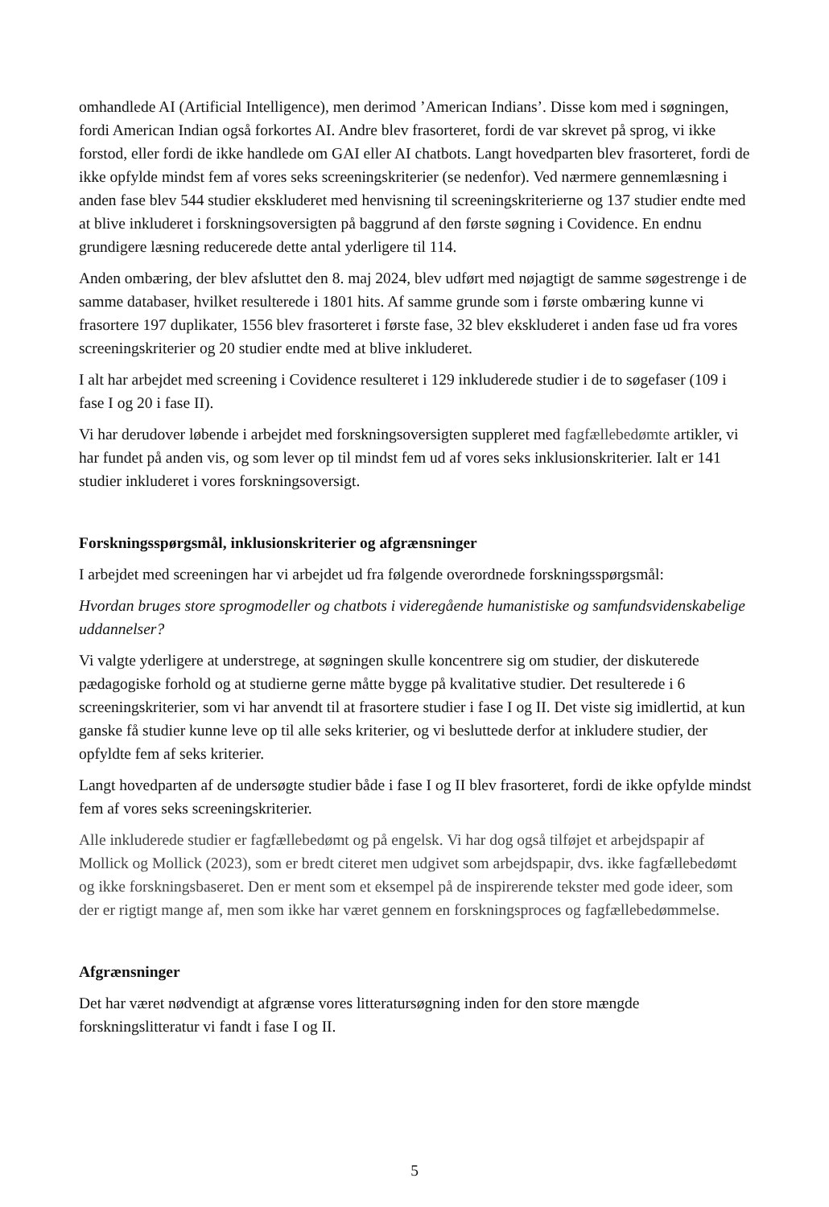omhandlede AI (Artificial Intelligence), men derimod ’American Indians’. Disse kom med i søgningen, fordi American Indian også forkortes AI. Andre blev frasorteret, fordi de var skrevet på sprog, vi ikke forstod, eller fordi de ikke handlede om GAI eller AI chatbots. Langt hovedparten blev frasorteret, fordi de ikke opfylde mindst fem af vores seks screeningskriterier (se nedenfor). Ved nærmere gennemlæsning i anden fase blev 544 studier ekskluderet med henvisning til screeningskriterierne og 137 studier endte med at blive inkluderet i forskningsoversigten på baggrund af den første søgning i Covidence. En endnu grundigere læsning reducerede dette antal yderligere til 114.
Anden ombæring, der blev afsluttet den 8. maj 2024, blev udført med nøjagtigt de samme søgestrenge i de samme databaser, hvilket resulterede i 1801 hits. Af samme grunde som i første ombæring kunne vi frasortere 197 duplikater, 1556 blev frasorteret i første fase, 32 blev ekskluderet i anden fase ud fra vores screeningskriterier og 20 studier endte med at blive inkluderet.
I alt har arbejdet med screening i Covidence resulteret i 129 inkluderede studier i de to søgefaser (109 i fase I og 20 i fase II).
Vi har derudover løbende i arbejdet med forskningsoversigten suppleret med fagfællebedømte artikler, vi har fundet på anden vis, og som lever op til mindst fem ud af vores seks inklusionskriterier. Ialt er 141 studier inkluderet i vores forskningsoversigt.
Forskningsspørgsmål, inklusionskriterier og afgrænsninger
I arbejdet med screeningen har vi arbejdet ud fra følgende overordnede forskningsspørgsmål:
Hvordan bruges store sprogmodeller og chatbots i videregående humanistiske og samfundsvidenskabelige uddannelser?
Vi valgte yderligere at understrege, at søgningen skulle koncentrere sig om studier, der diskuterede pædagogiske forhold og at studierne gerne måtte bygge på kvalitative studier. Det resulterede i 6 screeningskriterier, som vi har anvendt til at frasortere studier i fase I og II. Det viste sig imidlertid, at kun ganske få studier kunne leve op til alle seks kriterier, og vi besluttede derfor at inkludere studier, der opfyldte fem af seks kriterier.
Langt hovedparten af de undersøgte studier både i fase I og II blev frasorteret, fordi de ikke opfylde mindst fem af vores seks screeningskriterier.
Alle inkluderede studier er fagfællebedømt og på engelsk. Vi har dog også tilføjet et arbejdspapir af Mollick og Mollick (2023), som er bredt citeret men udgivet som arbejdspapir, dvs. ikke fagfællebedømt og ikke forskningsbaseret. Den er ment som et eksempel på de inspirerende tekster med gode ideer, som der er rigtigt mange af, men som ikke har været gennem en forskningsproces og fagfællebedømmelse.
Afgrænsninger
Det har været nødvendigt at afgrænse vores litteratursøgning inden for den store mængde forskningslitteratur vi fandt i fase I og II.
5